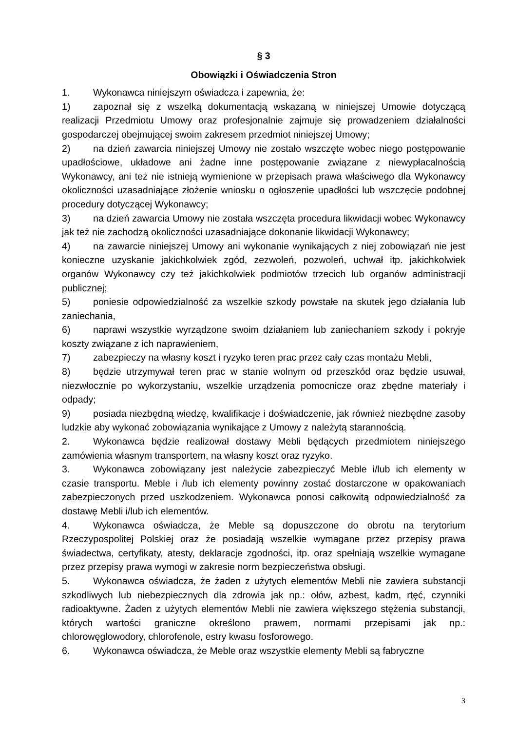§ 3
Obowiązki i Oświadczenia Stron
1. Wykonawca niniejszym oświadcza i zapewnia, że:
1) zapoznał się z wszelką dokumentacją wskazaną w niniejszej Umowie dotyczącą realizacji Przedmiotu Umowy oraz profesjonalnie zajmuje się prowadzeniem działalności gospodarczej obejmującej swoim zakresem przedmiot niniejszej Umowy;
2) na dzień zawarcia niniejszej Umowy nie zostało wszczęte wobec niego postępowanie upadłościowe, układowe ani żadne inne postępowanie związane z niewypłacalnością Wykonawcy, ani też nie istnieją wymienione w przepisach prawa właściwego dla Wykonawcy okoliczności uzasadniające złożenie wniosku o ogłoszenie upadłości lub wszczęcie podobnej procedury dotyczącej Wykonawcy;
3) na dzień zawarcia Umowy nie została wszczęta procedura likwidacji wobec Wykonawcy jak też nie zachodzą okoliczności uzasadniające dokonanie likwidacji Wykonawcy;
4) na zawarcie niniejszej Umowy ani wykonanie wynikających z niej zobowiązań nie jest konieczne uzyskanie jakichkolwiek zgód, zezwoleń, pozwoleń, uchwał itp. jakichkolwiek organów Wykonawcy czy też jakichkolwiek podmiotów trzecich lub organów administracji publicznej;
5) poniesie odpowiedzialność za wszelkie szkody powstałe na skutek jego działania lub zaniechania,
6) naprawi wszystkie wyrządzone swoim działaniem lub zaniechaniem szkody i pokryje koszty związane z ich naprawieniem,
7) zabezpieczy na własny koszt i ryzyko teren prac przez cały czas montażu Mebli,
8) będzie utrzymywał teren prac w stanie wolnym od przeszkód oraz będzie usuwał, niezwłocznie po wykorzystaniu, wszelkie urządzenia pomocnicze oraz zbędne materiały i odpady;
9) posiada niezbędną wiedzę, kwalifikacje i doświadczenie, jak również niezbędne zasoby ludzkie aby wykonać zobowiązania wynikające z Umowy z należytą starannością.
2. Wykonawca będzie realizował dostawy Mebli będących przedmiotem niniejszego zamówienia własnym transportem, na własny koszt oraz ryzyko.
3. Wykonawca zobowiązany jest należycie zabezpieczyć Meble i/lub ich elementy w czasie transportu. Meble i /lub ich elementy powinny zostać dostarczone w opakowaniach zabezpieczonych przed uszkodzeniem. Wykonawca ponosi całkowitą odpowiedzialność za dostawę Mebli i/lub ich elementów.
4. Wykonawca oświadcza, że Meble są dopuszczone do obrotu na terytorium Rzeczypospolitej Polskiej oraz że posiadają wszelkie wymagane przez przepisy prawa świadectwa, certyfikaty, atesty, deklaracje zgodności, itp. oraz spełniają wszelkie wymagane przez przepisy prawa wymogi w zakresie norm bezpieczeństwa obsługi.
5. Wykonawca oświadcza, że żaden z użytych elementów Mebli nie zawiera substancji szkodliwych lub niebezpiecznych dla zdrowia jak np.: ołów, azbest, kadm, rtęć, czynniki radioaktywne. Żaden z użytych elementów Mebli nie zawiera większego stężenia substancji, których wartości graniczne określono prawem, normami przepisami jak np.: chlorowęglowodory, chlorofenole, estry kwasu fosforowego.
6. Wykonawca oświadcza, że Meble oraz wszystkie elementy Mebli są fabryczne
3